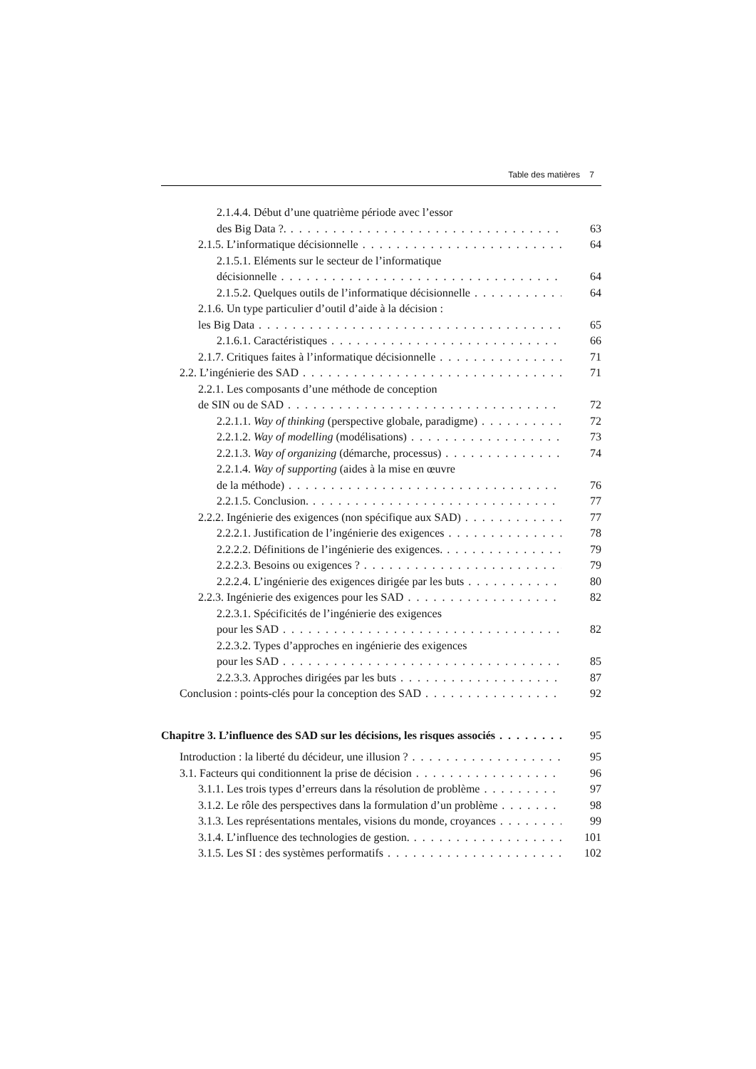Table des matières 7
2.1.4.4. Début d’une quatrième période avec l’essor
des Big Data ?. 63
2.1.5. L’informatique décisionnelle 64
2.1.5.1. Eléments sur le secteur de l’informatique
décisionnelle 64
2.1.5.2. Quelques outils de l’informatique décisionnelle 64
2.1.6. Un type particulier d’outil d’aide à la décision :
les Big Data 65
2.1.6.1. Caractéristiques 66
2.1.7. Critiques faites à l’informatique décisionnelle 71
2.2. L’ingénierie des SAD 71
2.2.1. Les composants d’une méthode de conception
de SIN ou de SAD 72
2.2.1.1. Way of thinking (perspective globale, paradigme) 72
2.2.1.2. Way of modelling (modélisations) 73
2.2.1.3. Way of organizing (démarche, processus) 74
2.2.1.4. Way of supporting (aides à la mise en œuvre
de la méthode) 76
2.2.1.5. Conclusion. 77
2.2.2. Ingénierie des exigences (non spécifique aux SAD) 77
2.2.2.1. Justification de l’ingénierie des exigences 78
2.2.2.2. Définitions de l’ingénierie des exigences. 79
2.2.2.3. Besoins ou exigences ? 79
2.2.2.4. L’ingénierie des exigences dirigée par les buts 80
2.2.3. Ingénierie des exigences pour les SAD 82
2.2.3.1. Spécificités de l’ingénierie des exigences
pour les SAD 82
2.2.3.2. Types d’approches en ingénierie des exigences
pour les SAD 85
2.2.3.3. Approches dirigées par les buts 87
Conclusion : points-clés pour la conception des SAD 92
Chapitre 3. L’influence des SAD sur les décisions, les risques associés 95
Introduction : la liberté du décideur, une illusion ? 95
3.1. Facteurs qui conditionnent la prise de décision 96
3.1.1. Les trois types d’erreurs dans la résolution de problème 97
3.1.2. Le rôle des perspectives dans la formulation d’un problème 98
3.1.3. Les représentations mentales, visions du monde, croyances 99
3.1.4. L’influence des technologies de gestion. 101
3.1.5. Les SI : des systèmes performatifs 102